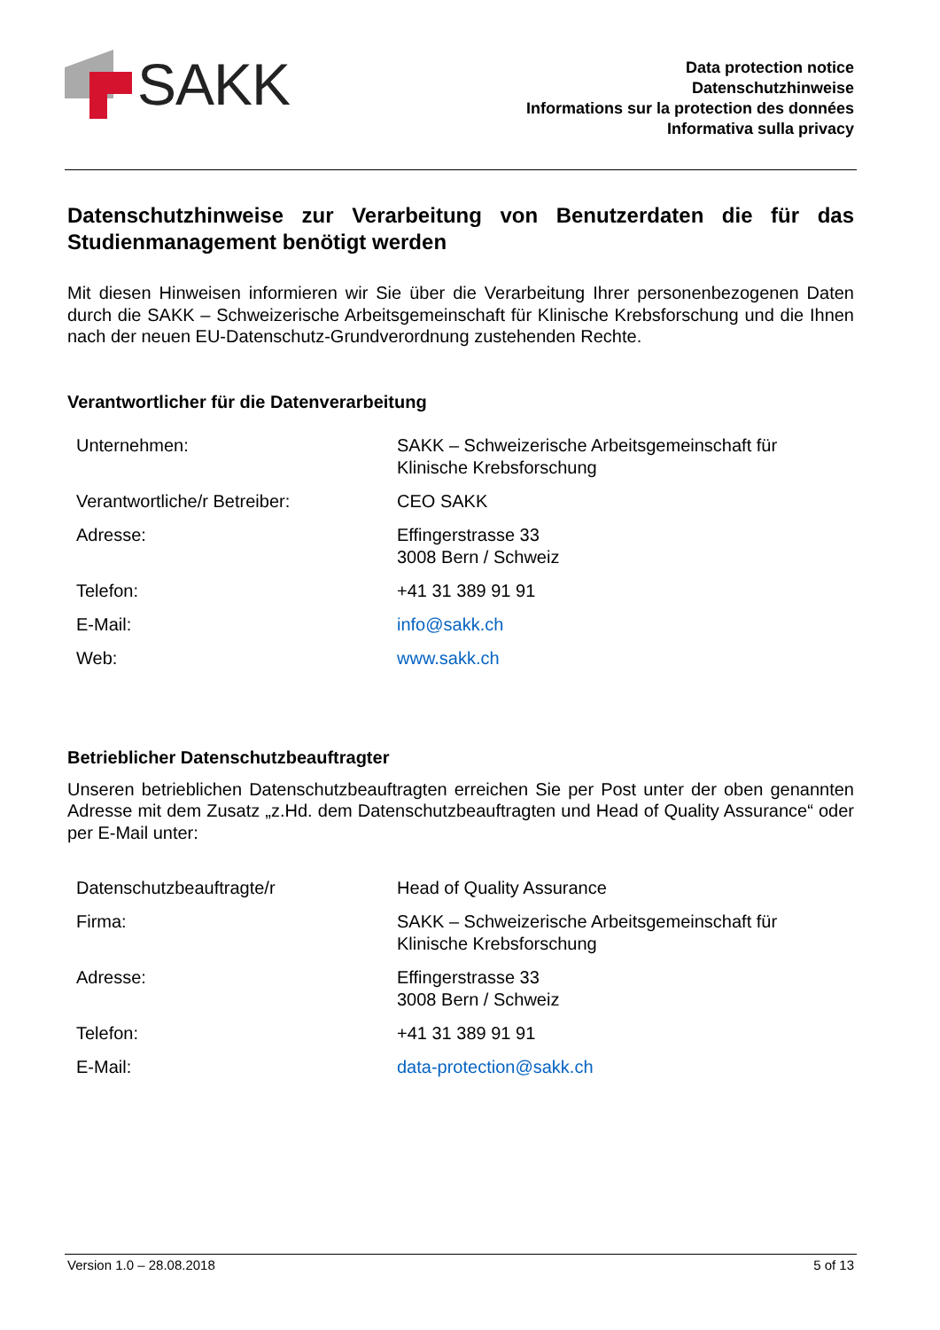SAKK
Data protection notice
Datenschutzhinweise
Informations sur la protection des données
Informativa sulla privacy
Datenschutzhinweise zur Verarbeitung von Benutzerdaten die für das Studienmanagement benötigt werden
Mit diesen Hinweisen informieren wir Sie über die Verarbeitung Ihrer personenbezogenen Daten durch die SAKK – Schweizerische Arbeitsgemeinschaft für Klinische Krebsforschung und die Ihnen nach der neuen EU-Datenschutz-Grundverordnung zustehenden Rechte.
Verantwortlicher für die Datenverarbeitung
| Unternehmen: | SAKK – Schweizerische Arbeitsgemeinschaft für Klinische Krebsforschung |
| Verantwortliche/r Betreiber: | CEO SAKK |
| Adresse: | Effingerstrasse 33 3008 Bern / Schweiz |
| Telefon: | +41 31 389 91 91 |
| E-Mail: | info@sakk.ch |
| Web: | www.sakk.ch |
Betrieblicher Datenschutzbeauftragter
Unseren betrieblichen Datenschutzbeauftragten erreichen Sie per Post unter der oben genannten Adresse mit dem Zusatz „z.Hd. dem Datenschutzbeauftragten und Head of Quality Assurance“ oder per E-Mail unter:
| Datenschutzbeauftragte/r | Head of Quality Assurance |
| Firma: | SAKK – Schweizerische Arbeitsgemeinschaft für Klinische Krebsforschung |
| Adresse: | Effingerstrasse 33 3008 Bern / Schweiz |
| Telefon: | +41 31 389 91 91 |
| E-Mail: | data-protection@sakk.ch |
Version 1.0 – 28.08.2018 5 of 13